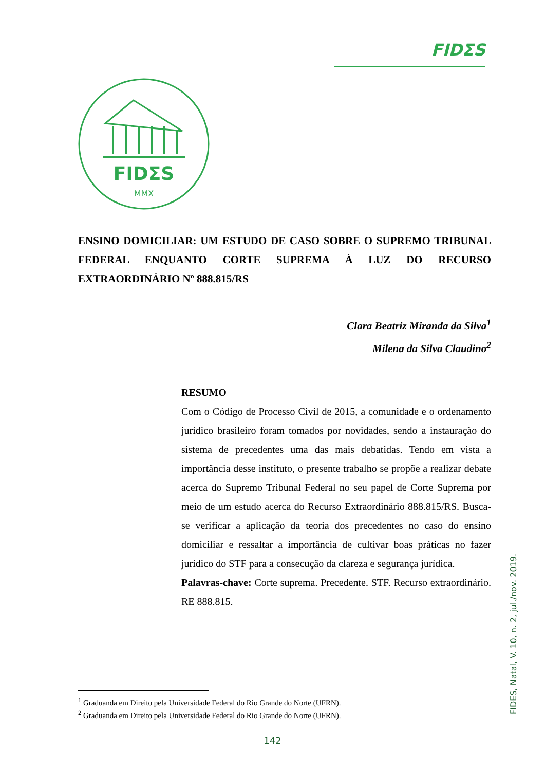FIDΣS
FIDΣS
MMX
ENSINO DOMICILIAR: UM ESTUDO DE CASO SOBRE O SUPREMO TRIBUNAL FEDERAL ENQUANTO CORTE SUPREMA À LUZ DO RECURSO EXTRAORDINÁRIO Nº 888.815/RS
Clara Beatriz Miranda da Silva<sup>1</sup>
Milena da Silva Claudino<sup>2</sup>
RESUMO
Com o Código de Processo Civil de 2015, a comunidade e o ordenamento jurídico brasileiro foram tomados por novidades, sendo a instauração do sistema de precedentes uma das mais debatidas. Tendo em vista a importância desse instituto, o presente trabalho se propõe a realizar debate acerca do Supremo Tribunal Federal no seu papel de Corte Suprema por meio de um estudo acerca do Recurso Extraordinário 888.815/RS. Busca-se verificar a aplicação da teoria dos precedentes no caso do ensino domiciliar e ressaltar a importância de cultivar boas práticas no fazer jurídico do STF para a consecução da clareza e segurança jurídica.
Palavras-chave: Corte suprema. Precedente. STF. Recurso extraordinário. RE 888.815.
<sup>1</sup> Graduanda em Direito pela Universidade Federal do Rio Grande do Norte (UFRN).
<sup>2</sup> Graduanda em Direito pela Universidade Federal do Rio Grande do Norte (UFRN).
FIDES, Natal, V. 10, n. 2, jul./nov. 2019.
142